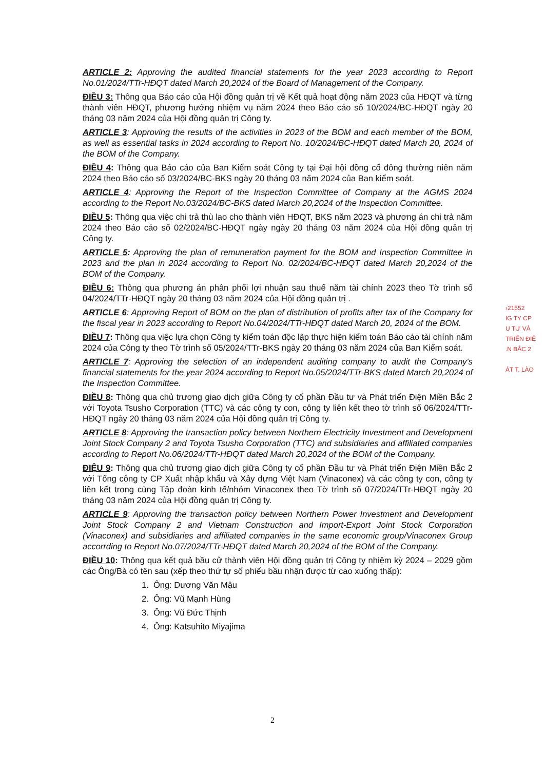ARTICLE 2: Approving the audited financial statements for the year 2023 according to Report No.01/2024/TTr-HĐQT dated March 20,2024 of the Board of Management of the Company.
ĐIỀU 3: Thông qua Báo cáo của Hội đồng quản trị về Kết quả hoạt động năm 2023 của HĐQT và từng thành viên HĐQT, phương hướng nhiệm vụ năm 2024 theo Báo cáo số 10/2024/BC-HĐQT ngày 20 tháng 03 năm 2024 của Hội đồng quản trị Công ty.
ARTICLE 3: Approving the results of the activities in 2023 of the BOM and each member of the BOM, as well as essential tasks in 2024 according to Report No. 10/2024/BC-HĐQT dated March 20, 2024 of the BOM of the Company.
ĐIỀU 4: Thông qua Báo cáo của Ban Kiểm soát Công ty tại Đại hội đồng cổ đông thường niên năm 2024 theo Báo cáo số 03/2024/BC-BKS ngày 20 tháng 03 năm 2024 của Ban kiểm soát.
ARTICLE 4: Approving the Report of the Inspection Committee of Company at the AGMS 2024 according to the Report No.03/2024/BC-BKS dated March 20,2024 of the Inspection Committee.
ĐIỀU 5: Thông qua việc chi trả thù lao cho thành viên HĐQT, BKS năm 2023 và phương án chi trả năm 2024 theo Báo cáo số 02/2024/BC-HĐQT ngày ngày 20 tháng 03 năm 2024 của Hội đồng quản trị Công ty.
ARTICLE 5: Approving the plan of remuneration payment for the BOM and Inspection Committee in 2023 and the plan in 2024 according to Report No. 02/2024/BC-HĐQT dated March 20,2024 of the BOM of the Company.
ĐIỀU 6: Thông qua phương án phân phối lợi nhuận sau thuế năm tài chính 2023 theo Tờ trình số 04/2024/TTr-HĐQT ngày 20 tháng 03 năm 2024 của Hội đồng quản trị .
ARTICLE 6: Approving Report of BOM on the plan of distribution of profits after tax of the Company for the fiscal year in 2023 according to Report No.04/2024/TTr-HĐQT dated March 20, 2024 of the BOM.
ĐIỀU 7: Thông qua việc lựa chọn Công ty kiểm toán độc lập thực hiện kiểm toán Báo cáo tài chính năm 2024 của Công ty theo Tờ trình số 05/2024/TTr-BKS ngày 20 tháng 03 năm 2024 của Ban Kiểm soát.
ARTICLE 7: Approving the selection of an independent auditing company to audit the Company's financial statements for the year 2024 according to Report No.05/2024/TTr-BKS dated March 20,2024 of the Inspection Committee.
ĐIỀU 8: Thông qua chủ trương giao dịch giữa Công ty cổ phần Đầu tư và Phát triển Điện Miền Bắc 2 với Toyota Tsusho Corporation (TTC) và các công ty con, công ty liên kết theo tờ trình số 06/2024/TTr-HĐQT ngày 20 tháng 03 năm 2024 của Hội đồng quản trị Công ty.
ARTICLE 8: Approving the transaction policy between Northern Electricity Investment and Development Joint Stock Company 2 and Toyota Tsusho Corporation (TTC) and subsidiaries and affiliated companies according to Report No.06/2024/TTr-HĐQT dated March 20,2024 of the BOM of the Company.
ĐIỆU 9: Thông qua chủ trương giao dịch giữa Công ty cổ phần Đầu tư và Phát triển Điện Miền Bắc 2 với Tổng công ty CP Xuất nhập khẩu và Xây dựng Việt Nam (Vinaconex) và các công ty con, công ty liên kết trong cùng Tập đoàn kinh tế/nhóm Vinaconex theo Tờ trình số 07/2024/TTr-HĐQT ngày 20 tháng 03 năm 2024 của Hội đồng quản trị Công ty.
ARTICLE 9: Approving the transaction policy between Northern Power Investment and Development Joint Stock Company 2 and Vietnam Construction and Import-Export Joint Stock Corporation (Vinaconex) and subsidiaries and affiliated companies in the same economic group/Vinaconex Group accorrding to Report No.07/2024/TTr-HĐQT dated March 20,2024 of the BOM of the Company.
ĐIỀU 10: Thông qua kết quả bầu cử thành viên Hội đồng quản trị Công ty nhiệm kỳ 2024 – 2029 gồm các Ông/Bà có tên sau (xếp theo thứ tự số phiếu bầu nhận được từ cao xuống thấp):
1. Ông: Dương Văn Mậu
2. Ông: Vũ Mạnh Hùng
3. Ông: Vũ Đức Thịnh
4. Ông: Katsuhito Miyajima
›21552
IG TY CP
U TƯ VÀ
TRIỂN ĐIỆ
.N BẮC 2
ÁT T. LÀO
2